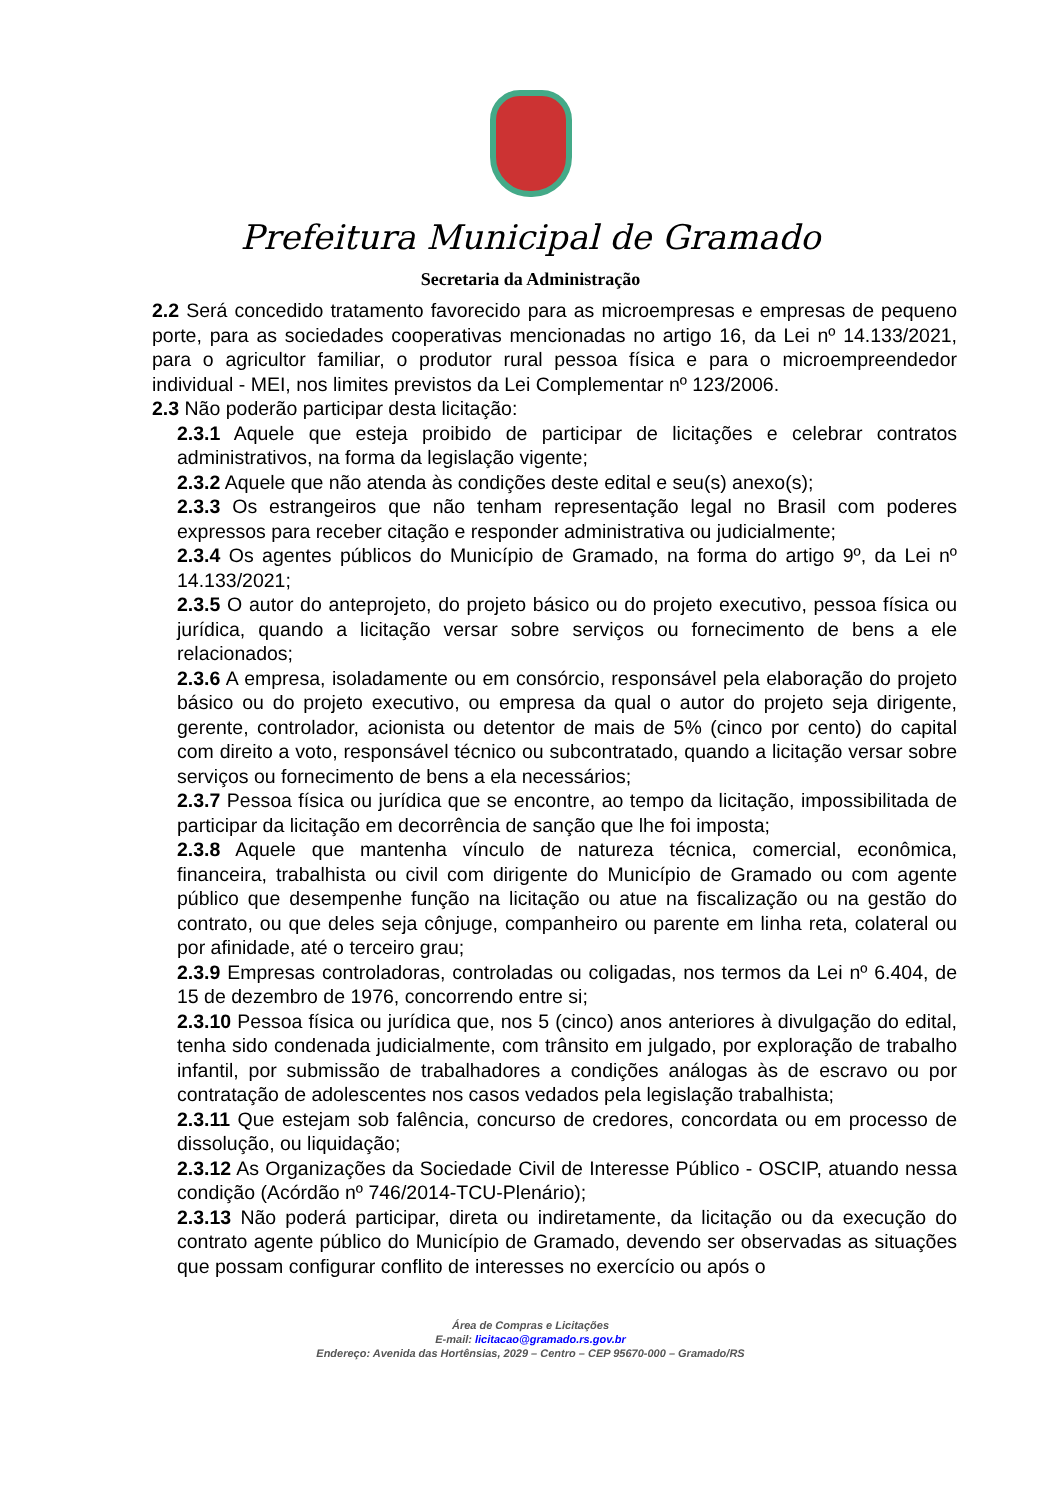Prefeitura Municipal de Gramado
Secretaria da Administração
2.2 Será concedido tratamento favorecido para as microempresas e empresas de pequeno porte, para as sociedades cooperativas mencionadas no artigo 16, da Lei nº 14.133/2021, para o agricultor familiar, o produtor rural pessoa física e para o microempreendedor individual - MEI, nos limites previstos da Lei Complementar nº 123/2006.
2.3 Não poderão participar desta licitação:
2.3.1 Aquele que esteja proibido de participar de licitações e celebrar contratos administrativos, na forma da legislação vigente;
2.3.2 Aquele que não atenda às condições deste edital e seu(s) anexo(s);
2.3.3 Os estrangeiros que não tenham representação legal no Brasil com poderes expressos para receber citação e responder administrativa ou judicialmente;
2.3.4 Os agentes públicos do Município de Gramado, na forma do artigo 9º, da Lei nº 14.133/2021;
2.3.5 O autor do anteprojeto, do projeto básico ou do projeto executivo, pessoa física ou jurídica, quando a licitação versar sobre serviços ou fornecimento de bens a ele relacionados;
2.3.6 A empresa, isoladamente ou em consórcio, responsável pela elaboração do projeto básico ou do projeto executivo, ou empresa da qual o autor do projeto seja dirigente, gerente, controlador, acionista ou detentor de mais de 5% (cinco por cento) do capital com direito a voto, responsável técnico ou subcontratado, quando a licitação versar sobre serviços ou fornecimento de bens a ela necessários;
2.3.7 Pessoa física ou jurídica que se encontre, ao tempo da licitação, impossibilitada de participar da licitação em decorrência de sanção que lhe foi imposta;
2.3.8 Aquele que mantenha vínculo de natureza técnica, comercial, econômica, financeira, trabalhista ou civil com dirigente do Município de Gramado ou com agente público que desempenhe função na licitação ou atue na fiscalização ou na gestão do contrato, ou que deles seja cônjuge, companheiro ou parente em linha reta, colateral ou por afinidade, até o terceiro grau;
2.3.9 Empresas controladoras, controladas ou coligadas, nos termos da Lei nº 6.404, de 15 de dezembro de 1976, concorrendo entre si;
2.3.10 Pessoa física ou jurídica que, nos 5 (cinco) anos anteriores à divulgação do edital, tenha sido condenada judicialmente, com trânsito em julgado, por exploração de trabalho infantil, por submissão de trabalhadores a condições análogas às de escravo ou por contratação de adolescentes nos casos vedados pela legislação trabalhista;
2.3.11 Que estejam sob falência, concurso de credores, concordata ou em processo de dissolução, ou liquidação;
2.3.12 As Organizações da Sociedade Civil de Interesse Público - OSCIP, atuando nessa condição (Acórdão nº 746/2014-TCU-Plenário);
2.3.13 Não poderá participar, direta ou indiretamente, da licitação ou da execução do contrato agente público do Município de Gramado, devendo ser observadas as situações que possam configurar conflito de interesses no exercício ou após o
Área de Compras e Licitações
E-mail: licitacao@gramado.rs.gov.br
Endereço: Avenida das Hortênsias, 2029 – Centro – CEP 95670-000 – Gramado/RS